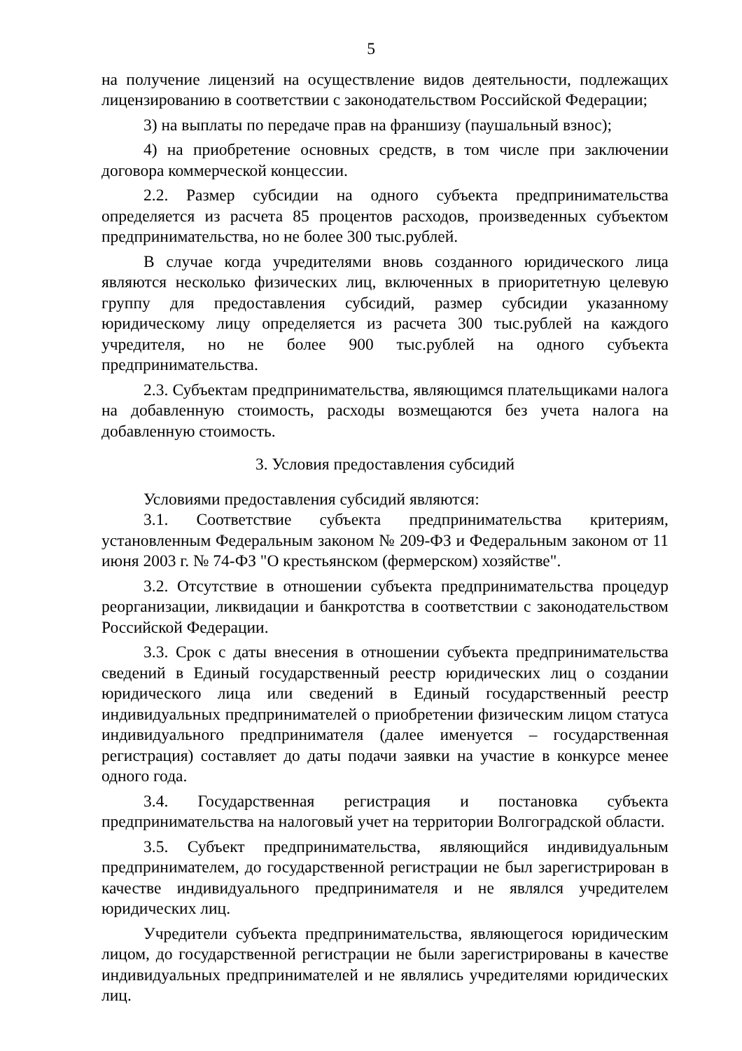5
на получение лицензий на осуществление видов деятельности, подлежащих лицензированию в соответствии с законодательством Российской Федерации;
3) на выплаты по передаче прав на франшизу (паушальный взнос);
4) на приобретение основных средств, в том числе при заключении договора коммерческой концессии.
2.2. Размер субсидии на одного субъекта предпринимательства определяется из расчета 85 процентов расходов, произведенных субъектом предпринимательства, но не более 300 тыс.рублей.
В случае когда учредителями вновь созданного юридического лица являются несколько физических лиц, включенных в приоритетную целевую группу для предоставления субсидий, размер субсидии указанному юридическому лицу определяется из расчета 300 тыс.рублей на каждого учредителя, но не более 900 тыс.рублей на одного субъекта предпринимательства.
2.3. Субъектам предпринимательства, являющимся плательщиками налога на добавленную стоимость, расходы возмещаются без учета налога на добавленную стоимость.
3. Условия предоставления субсидий
Условиями предоставления субсидий являются:
3.1. Соответствие субъекта предпринимательства критериям, установленным Федеральным законом № 209-ФЗ и Федеральным законом от 11 июня 2003 г. № 74-ФЗ "О крестьянском (фермерском) хозяйстве".
3.2. Отсутствие в отношении субъекта предпринимательства процедур реорганизации, ликвидации и банкротства в соответствии с законодательством Российской Федерации.
3.3. Срок с даты внесения в отношении субъекта предпринимательства сведений в Единый государственный реестр юридических лиц о создании юридического лица или сведений в Единый государственный реестр индивидуальных предпринимателей о приобретении физическим лицом статуса индивидуального предпринимателя (далее именуется – государственная регистрация) составляет до даты подачи заявки на участие в конкурсе менее одного года.
3.4. Государственная регистрация и постановка субъекта предпринимательства на налоговый учет на территории Волгоградской области.
3.5. Субъект предпринимательства, являющийся индивидуальным предпринимателем, до государственной регистрации не был зарегистрирован в качестве индивидуального предпринимателя и не являлся учредителем юридических лиц.
Учредители субъекта предпринимательства, являющегося юридическим лицом, до государственной регистрации не были зарегистрированы в качестве индивидуальных предпринимателей и не являлись учредителями юридических лиц.